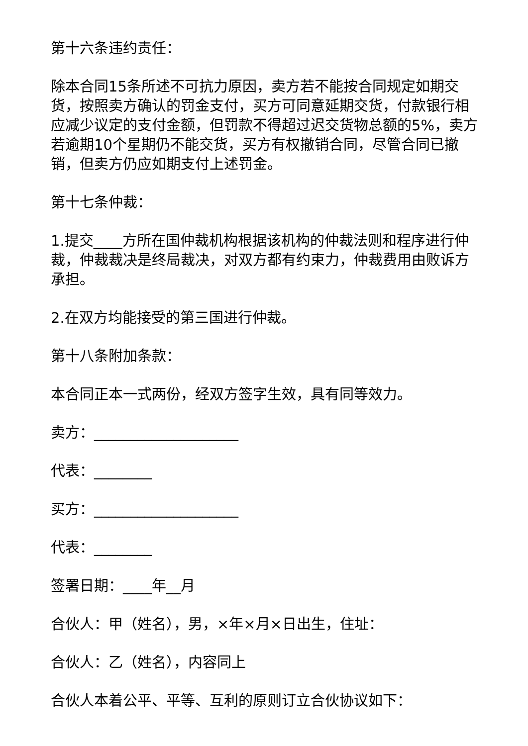第十六条违约责任：
除本合同15条所述不可抗力原因，卖方若不能按合同规定如期交货，按照卖方确认的罚金支付，买方可同意延期交货，付款银行相应减少议定的支付金额，但罚款不得超过迟交货物总额的5%，卖方若逾期10个星期仍不能交货，买方有权撤销合同，尽管合同已撤销，但卖方仍应如期支付上述罚金。
第十七条仲裁：
1.提交____方所在国仲裁机构根据该机构的仲裁法则和程序进行仲裁，仲裁裁决是终局裁决，对双方都有约束力，仲裁费用由败诉方承担。
2.在双方均能接受的第三国进行仲裁。
第十八条附加条款：
本合同正本一式两份，经双方签字生效，具有同等效力。
卖方：____________________
代表：________
买方：____________________
代表：________
签署日期：____年__月
合伙人：甲（姓名），男，×年×月×日出生，住址：
合伙人：乙（姓名），内容同上
合伙人本着公平、平等、互利的原则订立合伙协议如下：